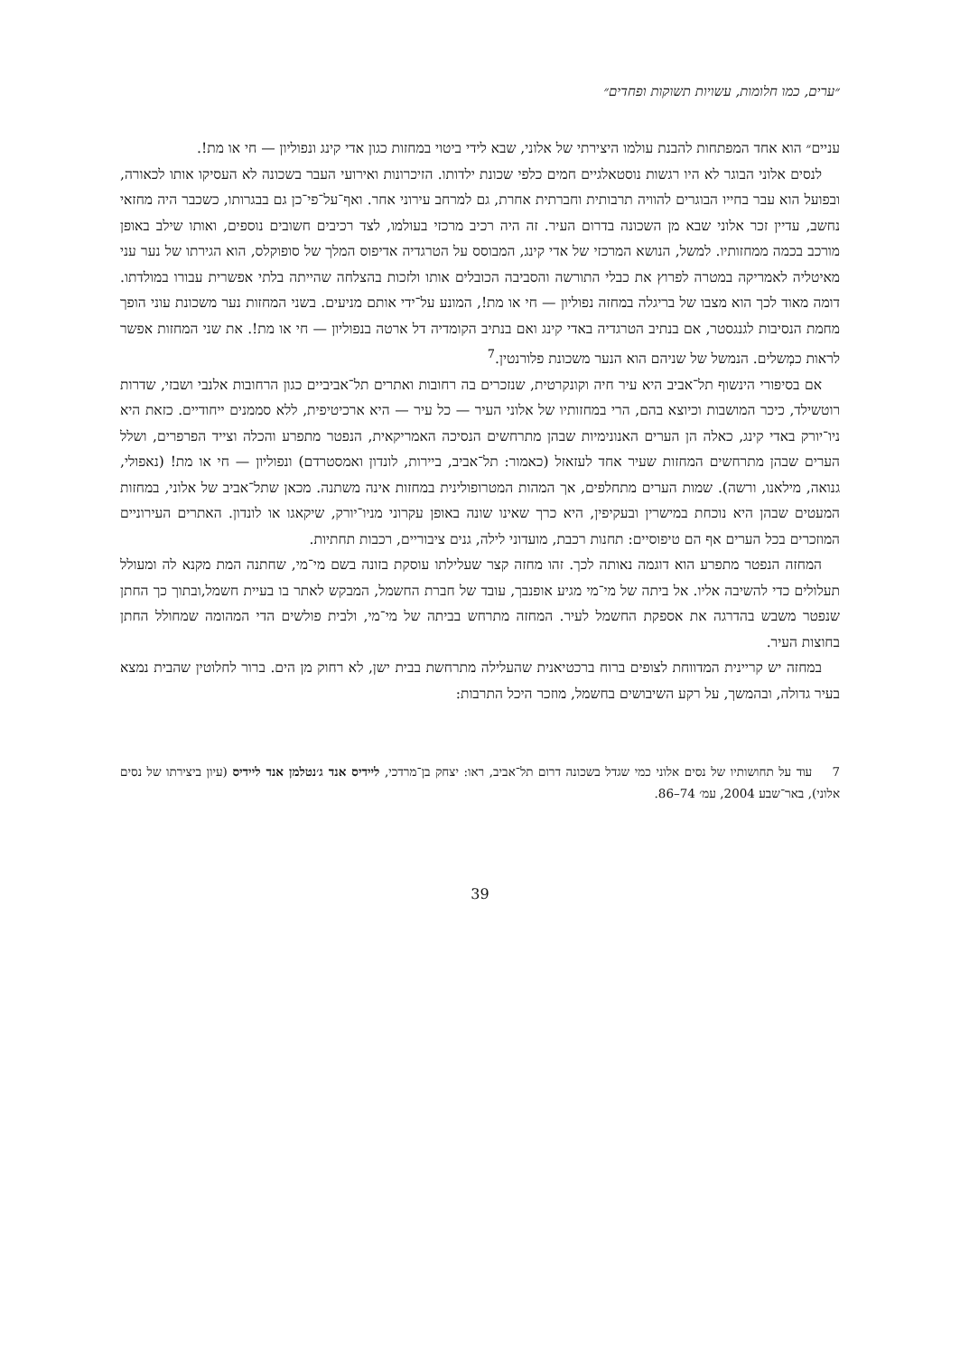״ערים, כמו חלומות, עשויות תשוקות ופחדים״
עניים״ הוא אחד המפתחות להבנת עולמו היצירתי של אלוני, שבא לידי ביטוי במחזות כגון אדי קינג ונפוליון — חי או מת!.
לנסים אלוני הבוגר לא היו רגשות נוסטאלגיים חמים כלפי שכונת ילדותו. הזיכרונות ואירועי העבר בשכונה לא העסיקו אותו לכאורה, ובפועל הוא עבר בחייו הבוגרים להוויה תרבותית וחברתית אחרת, גם למרחב עירוני אחר. ואף־על־פי־כן גם בבגרותו, כשכבר היה מחזאי נחשב, עדיין זכר אלוני שבא מן השכונה בדרום העיר. זה היה רכיב מרכזי בעולמו, לצד רכיבים חשובים נוספים, ואותו שילב באופן מורכב בכמה ממחזותיו. למשל, הנושא המרכזי של אדי קינג, המבוסס על הטרגדיה אדיפוס המלך של סופוקלס, הוא הגירתו של נער עני מאיטליה לאמריקה במטרה לפרוץ את כבלי התורשה והסביבה הכובלים אותו ולזכות בהצלחה שהייתה בלתי אפשרית עבורו במולדתו. דומה מאוד לכך הוא מצבו של בריגלה במחזה נפוליון — חי או מת!, המונע על־ידי אותם מניעים. בשני המחזות נער משכונת עוני הופך מחמת הנסיבות לגנגסטר, אם בנתיב הטרגדיה באדי קינג ואם בנתיב הקומדיה דל ארטה בנפוליון — חי או מת!. את שני המחזות אפשר לראות כמְשלים. הנמשל של שניהם הוא הנער משכונת פלורנטין.<sup>7</sup>
אם בסיפורי הינשוף תל־אביב היא עיר חיה וקונקרטית, שנזכרים בה רחובות ואתרים תל־אביביים כגון הרחובות אלנבי ושבזי, שדרות רוטשילד, כיכר המושבות וכיוצא בהם, הרי במחזותיו של אלוני העיר — כל עיר — היא ארכיטיפית, ללא סממנים ייחודיים. כזאת היא ניו־יורק באדי קינג, כאלה הן הערים האנונימיות שבהן מתרחשים הנסיכה האמריקאית, הנפטר מתפרע והכלה וצייד הפרפרים, ושלל הערים שבהן מתרחשים המחזות שעיר אחד לעזאזל (כאמור: תל־אביב, ביירות, לונדון ואמסטרדם) ונפוליון — חי או מת! (נאפולי, גנואה, מילאנו, ורשה). שמות הערים מתחלפים, אך המהות המטרופולינית במחזות אינה משתנה. מכאן שתל־אביב של אלוני, במחזות המעטים שבהן היא נוכחת במישרין ובעקיפין, היא כרך שאינו שונה באופן עקרוני מניו־יורק, שיקאגו או לונדון. האתרים העירוניים המוזכרים בכל הערים אף הם טיפוסיים: תחנות רכבת, מועדוני לילה, גנים ציבוריים, רכבות תחתיות.
המחזה הנפטר מתפרע הוא דוגמה נאותה לכך. זהו מחזה קצר שעלילתו עוסקת בזונה בשם מי־מי, שחתנה המת מקנא לה ומעולל תעלולים כדי להשיבה אליו. אל ביתה של מי־מי מגיע אופנבך, עובד של חברת החשמל, המבקש לאתר בו בעיית חשמל,ובתוך כך החתן שנפטר משבש בהדרגה את אספקת החשמל לעיר. המחזה מתרחש בביתה של מי־מי, ולבית פולשים הדי המהומה שמחולל החתן בחוצות העיר.
במחזה יש קריינית המדווחת לצופים ברוח ברכטיאנית שהעלילה מתרחשת בבית ישן, לא רחוק מן הים. ברור לחלוטין שהבית נמצא בעיר גדולה, ובהמשך, על רקע השיבושים בחשמל, מוזכר היכל התרבות:
7 עוד על תחושותיו של נסים אלוני כמי שגדל בשכונה דרום תל־אביב, ראו: יצחק בן־מרדכי, ליידיס אנד ג׳נטלמן אנד ליידיס (עיון ביצירתו של נסים אלוני), באר־שבע 2004, עמ׳ 74–86.
39